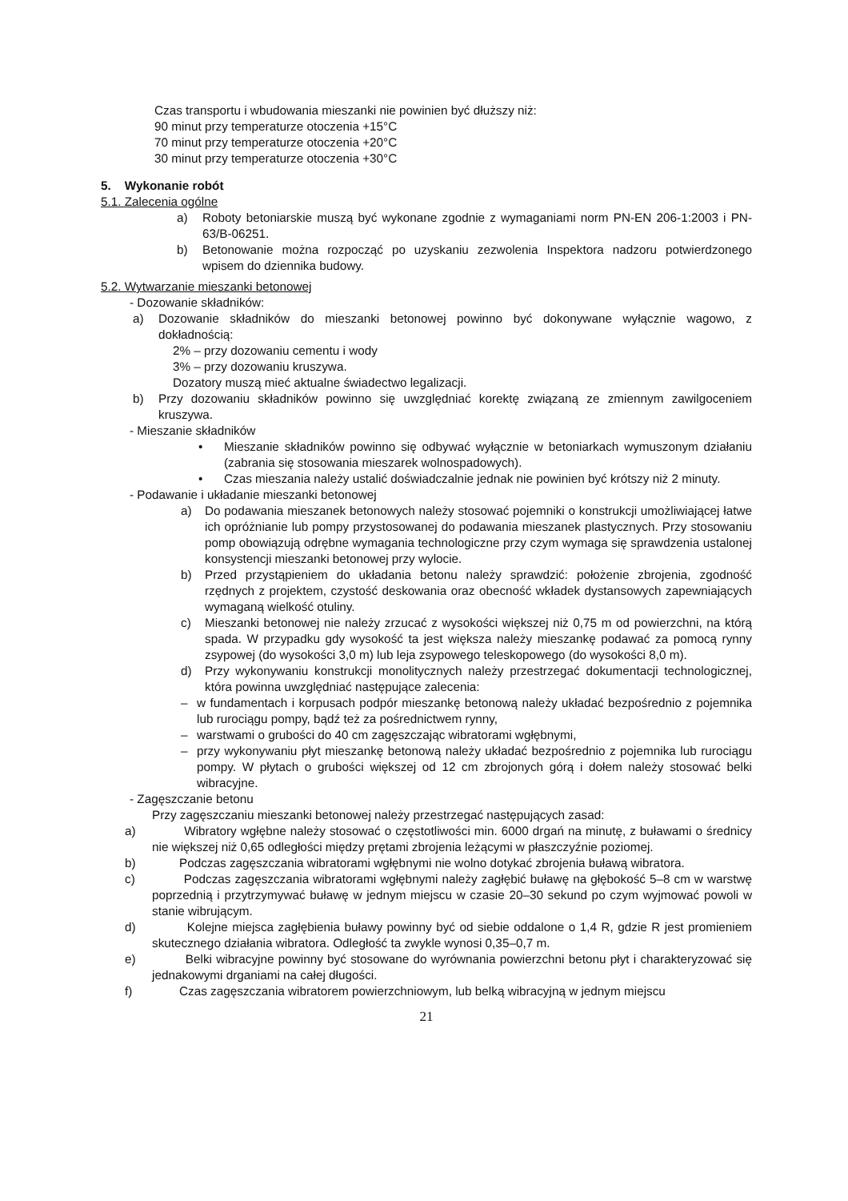Czas transportu i wbudowania mieszanki nie powinien być dłuższy niż:
90 minut przy temperaturze otoczenia +15°C
70 minut przy temperaturze otoczenia +20°C
30 minut przy temperaturze otoczenia +30°C
5. Wykonanie robót
5.1. Zalecenia ogólne
a) Roboty betoniarskie muszą być wykonane zgodnie z wymaganiami norm PN-EN 206-1:2003 i PN-63/B-06251.
b) Betonowanie można rozpocząć po uzyskaniu zezwolenia Inspektora nadzoru potwierdzonego wpisem do dziennika budowy.
5.2. Wytwarzanie mieszanki betonowej
- Dozowanie składników:
a) Dozowanie składników do mieszanki betonowej powinno być dokonywane wyłącznie wagowo, z dokładnością:
2% – przy dozowaniu cementu i wody
3% – przy dozowaniu kruszywa.
Dozatory muszą mieć aktualne świadectwo legalizacji.
b) Przy dozowaniu składników powinno się uwzględniać korektę związaną ze zmiennym zawilgoceniem kruszywa.
- Mieszanie składników
• Mieszanie składników powinno się odbywać wyłącznie w betoniarkach wymuszonym działaniu (zabrania się stosowania mieszarek wolnospadowych).
• Czas mieszania należy ustalić doświadczalnie jednak nie powinien być krótszy niż 2 minuty.
- Podawanie i układanie mieszanki betonowej
a) Do podawania mieszanek betonowych należy stosować pojemniki o konstrukcji umożliwiającej łatwe ich opróżnianie lub pompy przystosowanej do podawania mieszanek plastycznych. Przy stosowaniu pomp obowiązują odrębne wymagania technologiczne przy czym wymaga się sprawdzenia ustalonej konsystencji mieszanki betonowej przy wylocie.
b) Przed przystąpieniem do układania betonu należy sprawdzić: położenie zbrojenia, zgodność rzędnych z projektem, czystość deskowania oraz obecność wkładek dystansowych zapewniających wymaganą wielkość otuliny.
c) Mieszanki betonowej nie należy zrzucać z wysokości większej niż 0,75 m od powierzchni, na którą spada. W przypadku gdy wysokość ta jest większa należy mieszankę podawać za pomocą rynny zsypowej (do wysokości 3,0 m) lub leja zsypowego teleskopowego (do wysokości 8,0 m).
d) Przy wykonywaniu konstrukcji monolitycznych należy przestrzegać dokumentacji technologicznej, która powinna uwzględniać następujące zalecenia:
– w fundamentach i korpusach podpór mieszankę betonową należy układać bezpośrednio z pojemnika lub rurociągu pompy, bądź też za pośrednictwem rynny,
– warstwami o grubości do 40 cm zagęszczając wibratorami wgłębnymi,
– przy wykonywaniu płyt mieszankę betonową należy układać bezpośrednio z pojemnika lub rurociągu pompy. W płytach o grubości większej od 12 cm zbrojonych górą i dołem należy stosować belki wibracyjne.
- Zagęszczanie betonu
Przy zagęszczaniu mieszanki betonowej należy przestrzegać następujących zasad:
a) Wibratory wgłębne należy stosować o częstotliwości min. 6000 drgań na minutę, z buławami o średnicy nie większej niż 0,65 odległości między prętami zbrojenia leżącymi w płaszczyźnie poziomej.
b) Podczas zagęszczania wibratorami wgłębnymi nie wolno dotykać zbrojenia buławą wibratora.
c) Podczas zagęszczania wibratorami wgłębnymi należy zagłębić buławę na głębokość 5–8 cm w warstwę poprzednią i przytrzymywać buławę w jednym miejscu w czasie 20–30 sekund po czym wyjmować powoli w stanie wibrującym.
d) Kolejne miejsca zagłębienia buławy powinny być od siebie oddalone o 1,4 R, gdzie R jest promieniem skutecznego działania wibratora. Odległość ta zwykle wynosi 0,35–0,7 m.
e) Belki wibracyjne powinny być stosowane do wyrównania powierzchni betonu płyt i charakteryzować się jednakowymi drganiami na całej długości.
f) Czas zagęszczania wibratorem powierzchniowym, lub belką wibracyjną w jednym miejscu
21